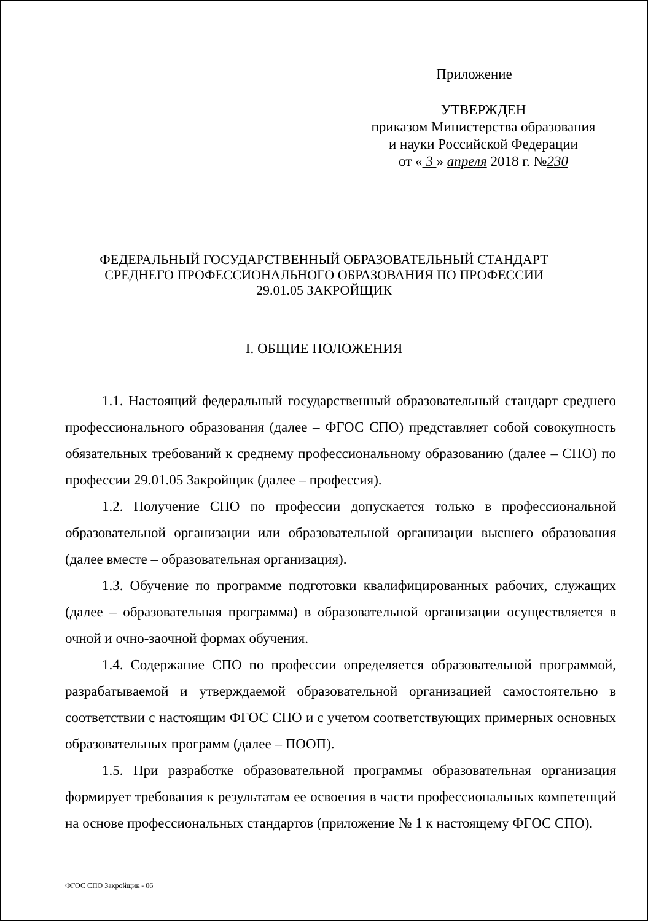Приложение
УТВЕРЖДЕН
приказом Министерства образования
и науки Российской Федерации
от « 3 » апреля 2018 г. №230
ФЕДЕРАЛЬНЫЙ ГОСУДАРСТВЕННЫЙ ОБРАЗОВАТЕЛЬНЫЙ СТАНДАРТ
СРЕДНЕГО ПРОФЕССИОНАЛЬНОГО ОБРАЗОВАНИЯ ПО ПРОФЕССИИ
29.01.05 ЗАКРОЙЩИК
I. ОБЩИЕ ПОЛОЖЕНИЯ
1.1. Настоящий федеральный государственный образовательный стандарт среднего профессионального образования (далее – ФГОС СПО) представляет собой совокупность обязательных требований к среднему профессиональному образованию (далее – СПО) по профессии 29.01.05 Закройщик (далее – профессия).
1.2. Получение СПО по профессии допускается только в профессиональной образовательной организации или образовательной организации высшего образования (далее вместе – образовательная организация).
1.3. Обучение по программе подготовки квалифицированных рабочих, служащих (далее – образовательная программа) в образовательной организации осуществляется в очной и очно-заочной формах обучения.
1.4. Содержание СПО по профессии определяется образовательной программой, разрабатываемой и утверждаемой образовательной организацией самостоятельно в соответствии с настоящим ФГОС СПО и с учетом соответствующих примерных основных образовательных программ (далее – ПООП).
1.5. При разработке образовательной программы образовательная организация формирует требования к результатам ее освоения в части профессиональных компетенций на основе профессиональных стандартов (приложение № 1 к настоящему ФГОС СПО).
ФГОС СПО Закройщик - 06